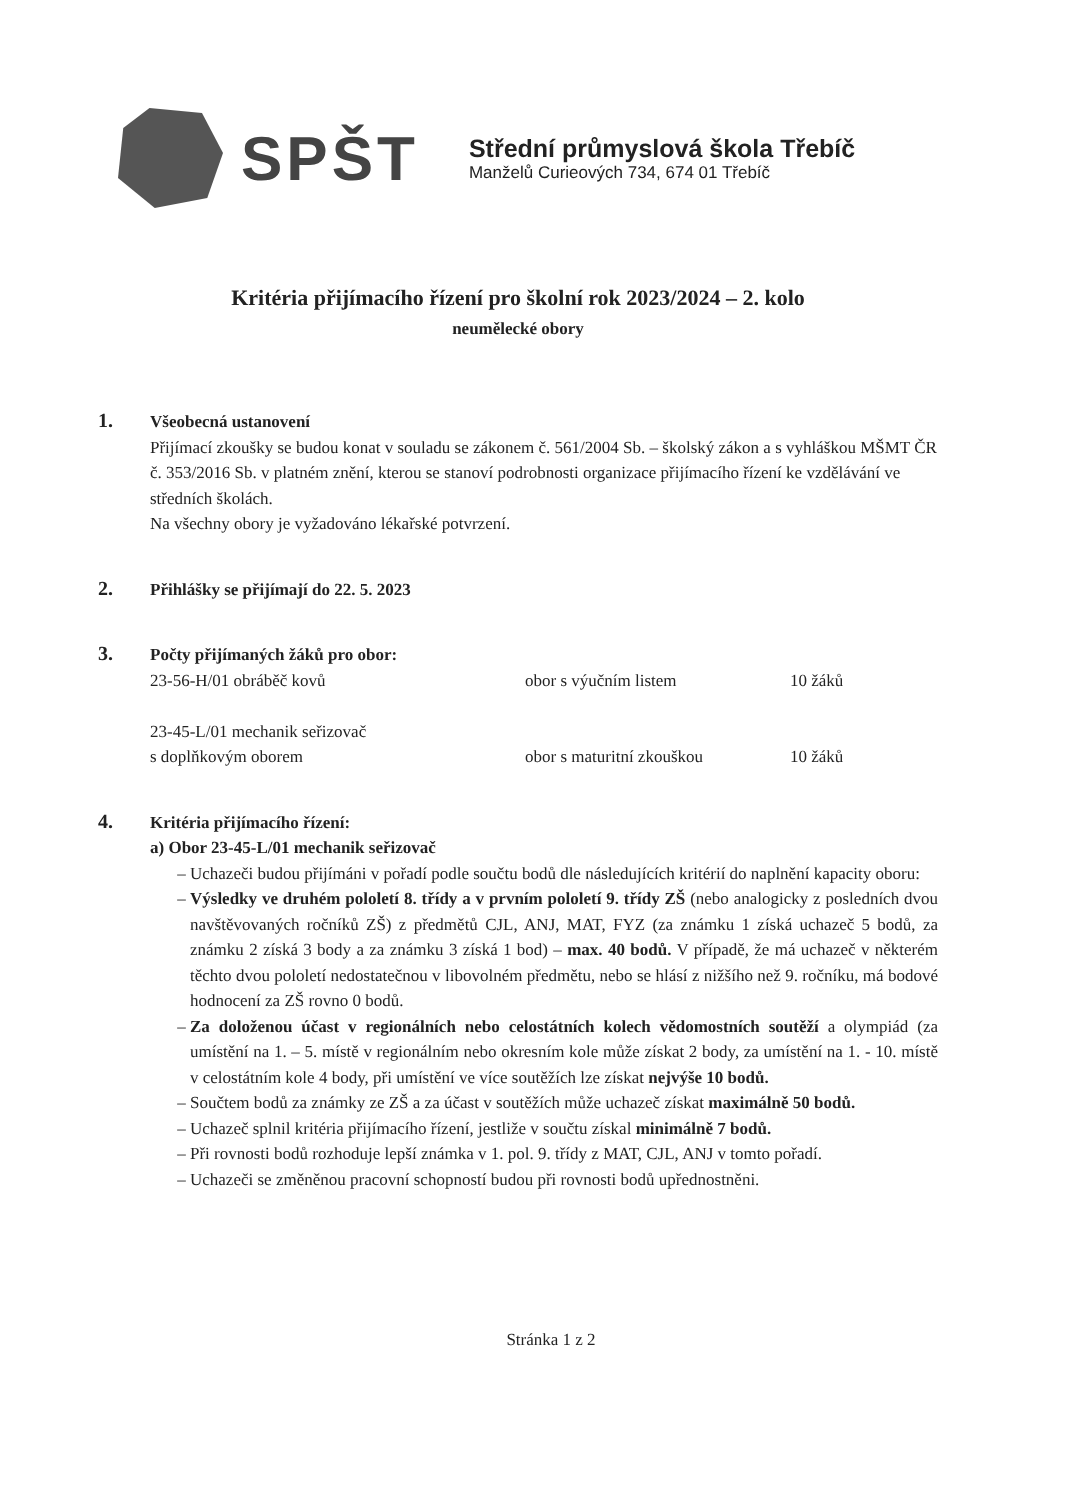SPŠT
Střední průmyslová škola Třebíč
Manželů Curieových 734, 674 01 Třebíč
Kritéria přijímacího řízení pro školní rok 2023/2024 – 2. kolo
neumělecké obory
1.
Všeobecná ustanovení
Přijímací zkoušky se budou konat v souladu se zákonem č. 561/2004 Sb. – školský zákon a s vyhláškou MŠMT ČR č. 353/2016 Sb. v platném znění, kterou se stanoví podrobnosti organizace přijímacího řízení ke vzdělávání ve středních školách.
Na všechny obory je vyžadováno lékařské potvrzení.
2.
Přihlášky se přijímají do 22. 5. 2023
3.
Počty přijímaných žáků pro obor:
23-56-H/01 obráběč kovů obor s výučním listem 10 žáků
23-45-L/01 mechanik seřizovač
s doplňkovým oborem
obor s maturitní zkouškou
10 žáků
4.
Kritéria přijímacího řízení:
a) Obor 23-45-L/01 mechanik seřizovač
Uchazeči budou přijímáni v pořadí podle součtu bodů dle následujících kritérií do naplnění kapacity oboru:
Výsledky ve druhém pololetí 8. třídy a v prvním pololetí 9. třídy ZŠ (nebo analogicky z posledních dvou navštěvovaných ročníků ZŠ) z předmětů CJL, ANJ, MAT, FYZ (za známku 1 získá uchazeč 5 bodů, za známku 2 získá 3 body a za známku 3 získá 1 bod) – max. 40 bodů. V případě, že má uchazeč v některém těchto dvou pololetí nedostatečnou v libovolném předmětu, nebo se hlásí z nižšího než 9. ročníku, má bodové hodnocení za ZŠ rovno 0 bodů.
Za doloženou účast v regionálních nebo celostátních kolech vědomostních soutěží a olympiád (za umístění na 1. – 5. místě v regionálním nebo okresním kole může získat 2 body, za umístění na 1. - 10. místě v celostátním kole 4 body, při umístění ve více soutěžích lze získat nejvýše 10 bodů.
Součtem bodů za známky ze ZŠ a za účast v soutěžích může uchazeč získat maximálně 50 bodů.
Uchazeč splnil kritéria přijímacího řízení, jestliže v součtu získal minimálně 7 bodů.
Při rovnosti bodů rozhoduje lepší známka v 1. pol. 9. třídy z MAT, CJL, ANJ v tomto pořadí.
Uchazeči se změněnou pracovní schopností budou při rovnosti bodů upřednostněni.
Stránka 1 z 2